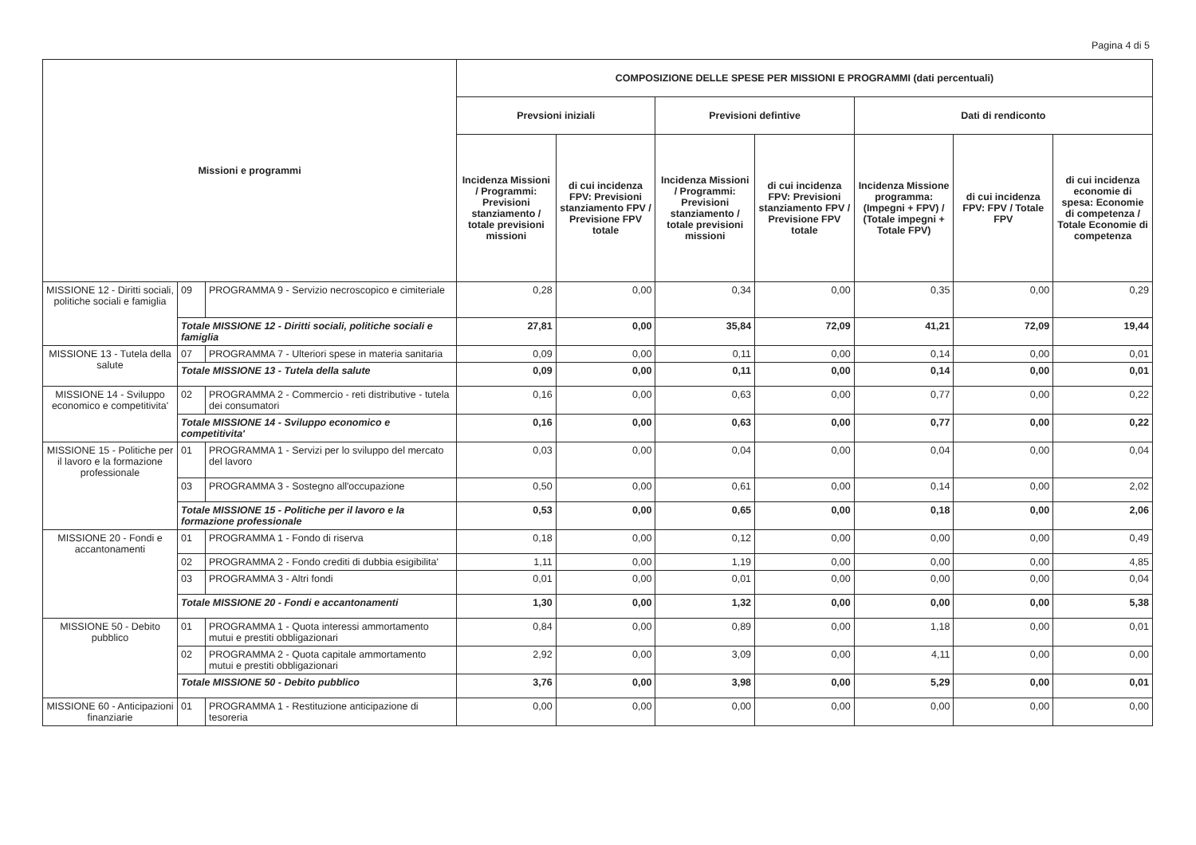Pagina 4 di 5
| Missioni e programmi | | | COMPOSIZIONE DELLE SPESE PER MISSIONI E PROGRAMMI (dati percentuali) | | | | | | |
| --- | --- | --- | --- | --- | --- | --- | --- | --- | --- |
| | | | Prevsioni iniziali | | Previsioni defintive | | Dati di rendiconto | | |
| | | | Incidenza Missioni / Programmi: Previsioni stanziamento / totale previsioni missioni | di cui incidenza FPV: Previsioni stanziamento FPV / Previsione FPV totale | Incidenza Missioni / Programmi: Previsioni stanziamento / totale previsioni missioni | di cui incidenza FPV: Previsioni stanziamento FPV / Previsione FPV totale | Incidenza Missione programma: (Impegni + FPV) / (Totale impegni + Totale FPV) | di cui incidenza FPV: FPV / Totale FPV | di cui incidenza economie di spesa: Economie di competenza / Totale Economie di competenza |
| MISSIONE 12 - Diritti sociali, politiche sociali e famiglia | 09 | PROGRAMMA 9 - Servizio necroscopico e cimiteriale | 0,28 | 0,00 | 0,34 | 0,00 | 0,35 | 0,00 | 0,29 |
| | Totale MISSIONE 12 - Diritti sociali, politiche sociali e famiglia | | 27,81 | 0,00 | 35,84 | 72,09 | 41,21 | 72,09 | 19,44 |
| MISSIONE 13 - Tutela della salute | 07 | PROGRAMMA 7 - Ulteriori spese in materia sanitaria | 0,09 | 0,00 | 0,11 | 0,00 | 0,14 | 0,00 | 0,01 |
| | Totale MISSIONE 13 - Tutela della salute | | 0,09 | 0,00 | 0,11 | 0,00 | 0,14 | 0,00 | 0,01 |
| MISSIONE 14 - Sviluppo economico e competitivita' | 02 | PROGRAMMA 2 - Commercio - reti distributive - tutela dei consumatori | 0,16 | 0,00 | 0,63 | 0,00 | 0,77 | 0,00 | 0,22 |
| | Totale MISSIONE 14 - Sviluppo economico e competitivita' | | 0,16 | 0,00 | 0,63 | 0,00 | 0,77 | 0,00 | 0,22 |
| MISSIONE 15 - Politiche per il lavoro e la formazione professionale | 01 | PROGRAMMA 1 - Servizi per lo sviluppo del mercato del lavoro | 0,03 | 0,00 | 0,04 | 0,00 | 0,04 | 0,00 | 0,04 |
| | 03 | PROGRAMMA 3 - Sostegno all'occupazione | 0,50 | 0,00 | 0,61 | 0,00 | 0,14 | 0,00 | 2,02 |
| | Totale MISSIONE 15 - Politiche per il lavoro e la formazione professionale | | 0,53 | 0,00 | 0,65 | 0,00 | 0,18 | 0,00 | 2,06 |
| MISSIONE 20 - Fondi e accantonamenti | 01 | PROGRAMMA 1 - Fondo di riserva | 0,18 | 0,00 | 0,12 | 0,00 | 0,00 | 0,00 | 0,49 |
| | 02 | PROGRAMMA 2 - Fondo crediti di dubbia esigibilita' | 1,11 | 0,00 | 1,19 | 0,00 | 0,00 | 0,00 | 4,85 |
| | 03 | PROGRAMMA 3 - Altri fondi | 0,01 | 0,00 | 0,01 | 0,00 | 0,00 | 0,00 | 0,04 |
| | Totale MISSIONE 20 - Fondi e accantonamenti | | 1,30 | 0,00 | 1,32 | 0,00 | 0,00 | 0,00 | 5,38 |
| MISSIONE 50 - Debito pubblico | 01 | PROGRAMMA 1 - Quota interessi ammortamento mutui e prestiti obbligazionari | 0,84 | 0,00 | 0,89 | 0,00 | 1,18 | 0,00 | 0,01 |
| | 02 | PROGRAMMA 2 - Quota capitale ammortamento mutui e prestiti obbligazionari | 2,92 | 0,00 | 3,09 | 0,00 | 4,11 | 0,00 | 0,00 |
| | Totale MISSIONE 50 - Debito pubblico | | 3,76 | 0,00 | 3,98 | 0,00 | 5,29 | 0,00 | 0,01 |
| MISSIONE 60 - Anticipazioni finanziarie | 01 | PROGRAMMA 1 - Restituzione anticipazione di tesoreria | 0,00 | 0,00 | 0,00 | 0,00 | 0,00 | 0,00 | 0,00 |